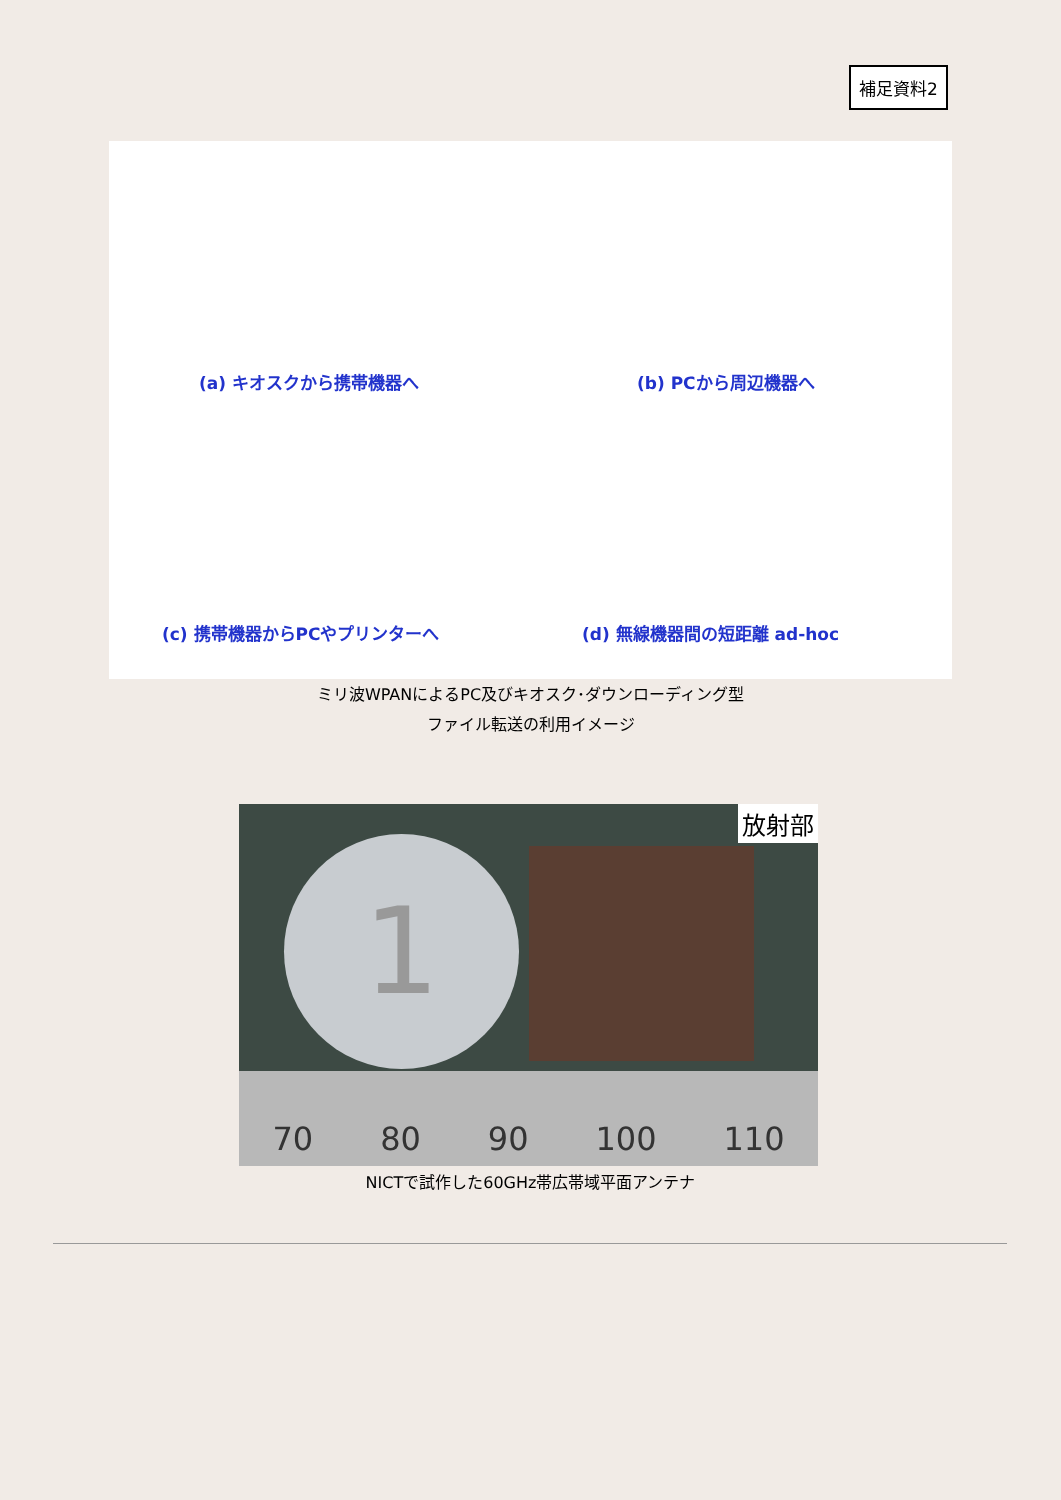補足資料2
(a) キオスクから携帯機器へ (b) PCから周辺機器へ
(c) 携帯機器からPCやプリンターへ (d) 無線機器間の短距離 ad-hoc
ミリ波WPANによるPC及びキオスク･ダウンローディング型
ファイル転送の利用イメージ
1
放射部
70 80 90 100 110
NICTで試作した60GHz帯広帯域平面アンテナ